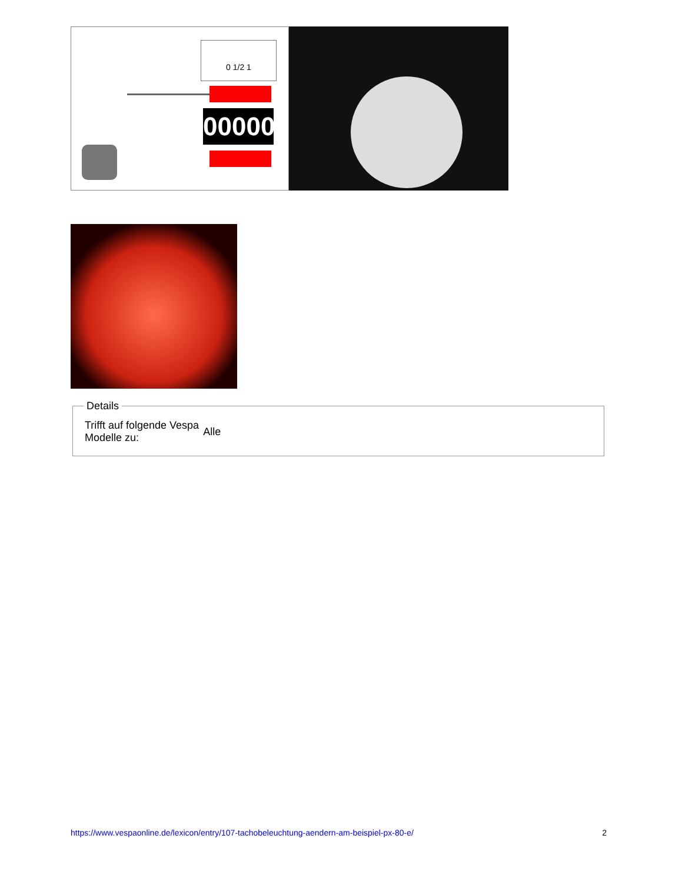0 1/2 1
00000
Details
| Trifft auf folgende Vespa Modelle zu: | Alle |
https://www.vespaonline.de/lexicon/entry/107-tachobeleuchtung-aendern-am-beispiel-px-80-e/ 2